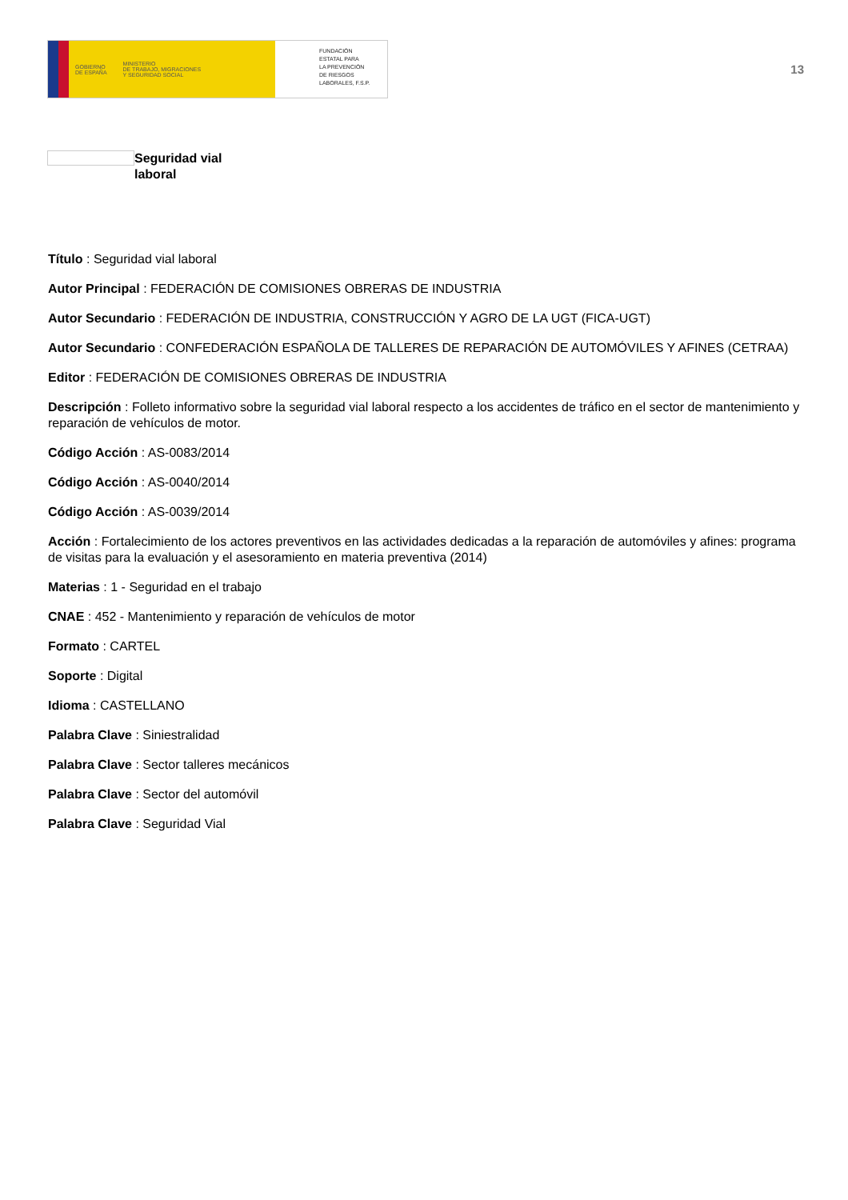GOBIERNO
DE ESPAÑA MINISTERIO
DE TRABAJO, MIGRACIONES
Y SEGURIDAD SOCIAL
FUNDACIÓN
ESTATAL PARA
LA PREVENCIÓN
DE RIESGOS
LABORALES, F.S.P.
13
Seguridad vial
laboral
Título : Seguridad vial laboral
Autor Principal : FEDERACIÓN DE COMISIONES OBRERAS DE INDUSTRIA
Autor Secundario : FEDERACIÓN DE INDUSTRIA, CONSTRUCCIÓN Y AGRO DE LA UGT (FICA-UGT)
Autor Secundario : CONFEDERACIÓN ESPAÑOLA DE TALLERES DE REPARACIÓN DE AUTOMÓVILES Y AFINES (CETRAA)
Editor : FEDERACIÓN DE COMISIONES OBRERAS DE INDUSTRIA
Descripción : Folleto informativo sobre la seguridad vial laboral respecto a los accidentes de tráfico en el sector de mantenimiento y reparación de vehículos de motor.
Código Acción : AS-0083/2014
Código Acción : AS-0040/2014
Código Acción : AS-0039/2014
Acción : Fortalecimiento de los actores preventivos en las actividades dedicadas a la reparación de automóviles y afines: programa de visitas para la evaluación y el asesoramiento en materia preventiva (2014)
Materias : 1 - Seguridad en el trabajo
CNAE : 452 - Mantenimiento y reparación de vehículos de motor
Formato : CARTEL
Soporte : Digital
Idioma : CASTELLANO
Palabra Clave : Siniestralidad
Palabra Clave : Sector talleres mecánicos
Palabra Clave : Sector del automóvil
Palabra Clave : Seguridad Vial